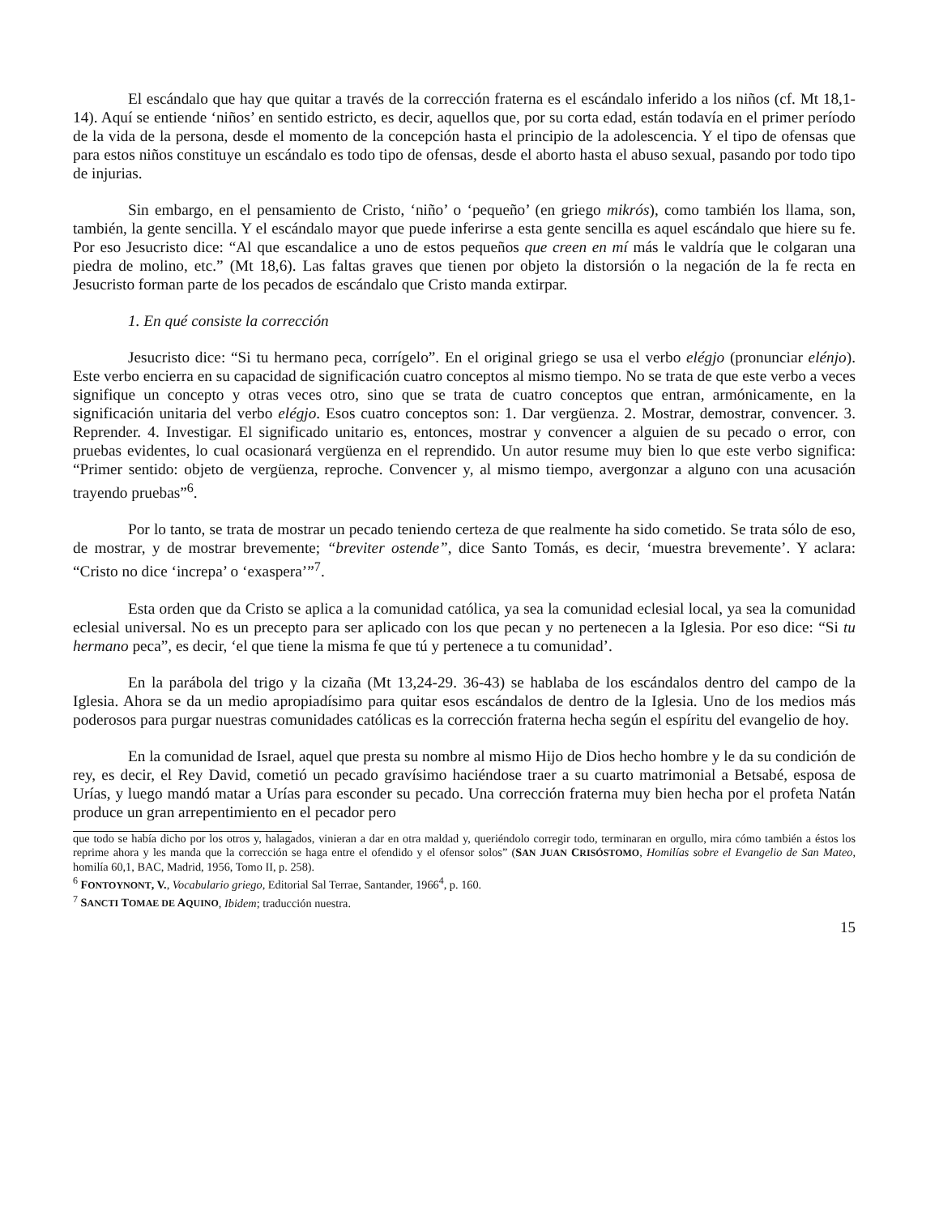El escándalo que hay que quitar a través de la corrección fraterna es el escándalo inferido a los niños (cf. Mt 18,1-14). Aquí se entiende ‘niños’ en sentido estricto, es decir, aquellos que, por su corta edad, están todavía en el primer período de la vida de la persona, desde el momento de la concepción hasta el principio de la adolescencia. Y el tipo de ofensas que para estos niños constituye un escándalo es todo tipo de ofensas, desde el aborto hasta el abuso sexual, pasando por todo tipo de injurias.
Sin embargo, en el pensamiento de Cristo, ‘niño’ o ‘pequeño’ (en griego mikrós), como también los llama, son, también, la gente sencilla. Y el escándalo mayor que puede inferirse a esta gente sencilla es aquel escándalo que hiere su fe. Por eso Jesucristo dice: “Al que escandalice a uno de estos pequeños que creen en mí más le valdría que le colgaran una piedra de molino, etc.” (Mt 18,6). Las faltas graves que tienen por objeto la distorsión o la negación de la fe recta en Jesucristo forman parte de los pecados de escándalo que Cristo manda extirpar.
1. En qué consiste la corrección
Jesucristo dice: “Si tu hermano peca, corrígelo”. En el original griego se usa el verbo elégjo (pronunciar elénjo). Este verbo encierra en su capacidad de significación cuatro conceptos al mismo tiempo. No se trata de que este verbo a veces signifique un concepto y otras veces otro, sino que se trata de cuatro conceptos que entran, armónicamente, en la significación unitaria del verbo elégjo. Esos cuatro conceptos son: 1. Dar vergüenza. 2. Mostrar, demostrar, convencer. 3. Reprender. 4. Investigar. El significado unitario es, entonces, mostrar y convencer a alguien de su pecado o error, con pruebas evidentes, lo cual ocasionará vergüenza en el reprendido. Un autor resume muy bien lo que este verbo significa: “Primer sentido: objeto de vergüenza, reproche. Convencer y, al mismo tiempo, avergonzar a alguno con una acusación trayendo pruebas”<sup>6</sup>.
Por lo tanto, se trata de mostrar un pecado teniendo certeza de que realmente ha sido cometido. Se trata sólo de eso, de mostrar, y de mostrar brevemente; “breviter ostende”, dice Santo Tomás, es decir, ‘muestra brevemente’. Y aclara: “Cristo no dice ‘increpa’ o ‘exaspera’”<sup>7</sup>.
Esta orden que da Cristo se aplica a la comunidad católica, ya sea la comunidad eclesial local, ya sea la comunidad eclesial universal. No es un precepto para ser aplicado con los que pecan y no pertenecen a la Iglesia. Por eso dice: “Si tu hermano peca”, es decir, ‘el que tiene la misma fe que tú y pertenece a tu comunidad’.
En la parábola del trigo y la cizaña (Mt 13,24-29. 36-43) se hablaba de los escándalos dentro del campo de la Iglesia. Ahora se da un medio apropiadísimo para quitar esos escándalos de dentro de la Iglesia. Uno de los medios más poderosos para purgar nuestras comunidades católicas es la corrección fraterna hecha según el espíritu del evangelio de hoy.
En la comunidad de Israel, aquel que presta su nombre al mismo Hijo de Dios hecho hombre y le da su condición de rey, es decir, el Rey David, cometió un pecado gravísimo haciéndose traer a su cuarto matrimonial a Betsabé, esposa de Urías, y luego mandó matar a Urías para esconder su pecado. Una corrección fraterna muy bien hecha por el profeta Natán produce un gran arrepentimiento en el pecador pero
que todo se había dicho por los otros y, halagados, vinieran a dar en otra maldad y, queriéndolo corregir todo, terminaran en orgullo, mira cómo también a éstos los reprime ahora y les manda que la corrección se haga entre el ofendido y el ofensor solos” (SAN JUAN CRISÓSTOMO, Homilías sobre el Evangelio de San Mateo, homilía 60,1, BAC, Madrid, 1956, Tomo II, p. 258).
<sup>6</sup> FONTOYNONT, V., Vocabulario griego, Editorial Sal Terrae, Santander, 1966<sup>4</sup>, p. 160.
<sup>7</sup> SANCTI TOMAE DE AQUINO, Ibidem; traducción nuestra.
15